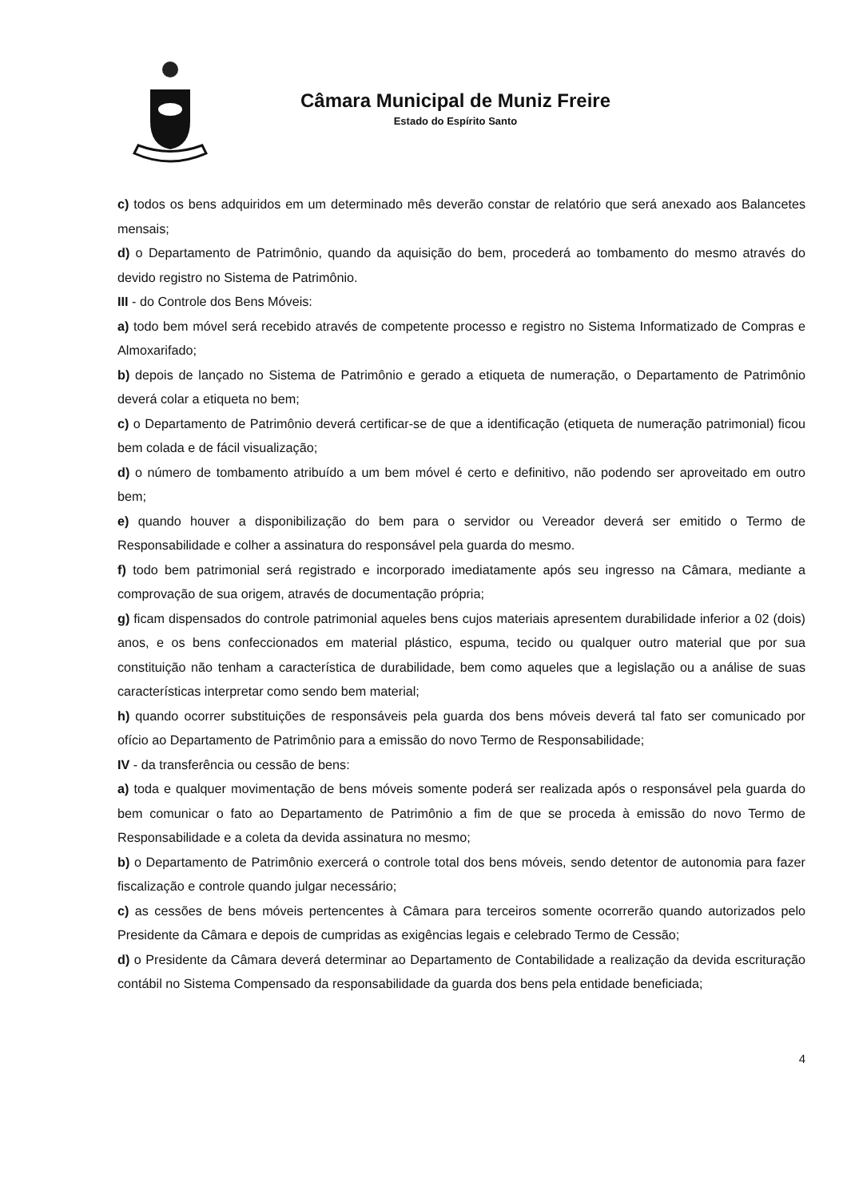Câmara Municipal de Muniz Freire
Estado do Espírito Santo
c) todos os bens adquiridos em um determinado mês deverão constar de relatório que será anexado aos Balancetes mensais;
d) o Departamento de Patrimônio, quando da aquisição do bem, procederá ao tombamento do mesmo através do devido registro no Sistema de Patrimônio.
III - do Controle dos Bens Móveis:
a) todo bem móvel será recebido através de competente processo e registro no Sistema Informatizado de Compras e Almoxarifado;
b) depois de lançado no Sistema de Patrimônio e gerado a etiqueta de numeração, o Departamento de Patrimônio deverá colar a etiqueta no bem;
c) o Departamento de Patrimônio deverá certificar-se de que a identificação (etiqueta de numeração patrimonial) ficou bem colada e de fácil visualização;
d) o número de tombamento atribuído a um bem móvel é certo e definitivo, não podendo ser aproveitado em outro bem;
e) quando houver a disponibilização do bem para o servidor ou Vereador deverá ser emitido o Termo de Responsabilidade e colher a assinatura do responsável pela guarda do mesmo.
f) todo bem patrimonial será registrado e incorporado imediatamente após seu ingresso na Câmara, mediante a comprovação de sua origem, através de documentação própria;
g) ficam dispensados do controle patrimonial aqueles bens cujos materiais apresentem durabilidade inferior a 02 (dois) anos, e os bens confeccionados em material plástico, espuma, tecido ou qualquer outro material que por sua constituição não tenham a característica de durabilidade, bem como aqueles que a legislação ou a análise de suas características interpretar como sendo bem material;
h) quando ocorrer substituições de responsáveis pela guarda dos bens móveis deverá tal fato ser comunicado por ofício ao Departamento de Patrimônio para a emissão do novo Termo de Responsabilidade;
IV - da transferência ou cessão de bens:
a) toda e qualquer movimentação de bens móveis somente poderá ser realizada após o responsável pela guarda do bem comunicar o fato ao Departamento de Patrimônio a fim de que se proceda à emissão do novo Termo de Responsabilidade e a coleta da devida assinatura no mesmo;
b) o Departamento de Patrimônio exercerá o controle total dos bens móveis, sendo detentor de autonomia para fazer fiscalização e controle quando julgar necessário;
c) as cessões de bens móveis pertencentes à Câmara para terceiros somente ocorrerão quando autorizados pelo Presidente da Câmara e depois de cumpridas as exigências legais e celebrado Termo de Cessão;
d) o Presidente da Câmara deverá determinar ao Departamento de Contabilidade a realização da devida escrituração contábil no Sistema Compensado da responsabilidade da guarda dos bens pela entidade beneficiada;
4